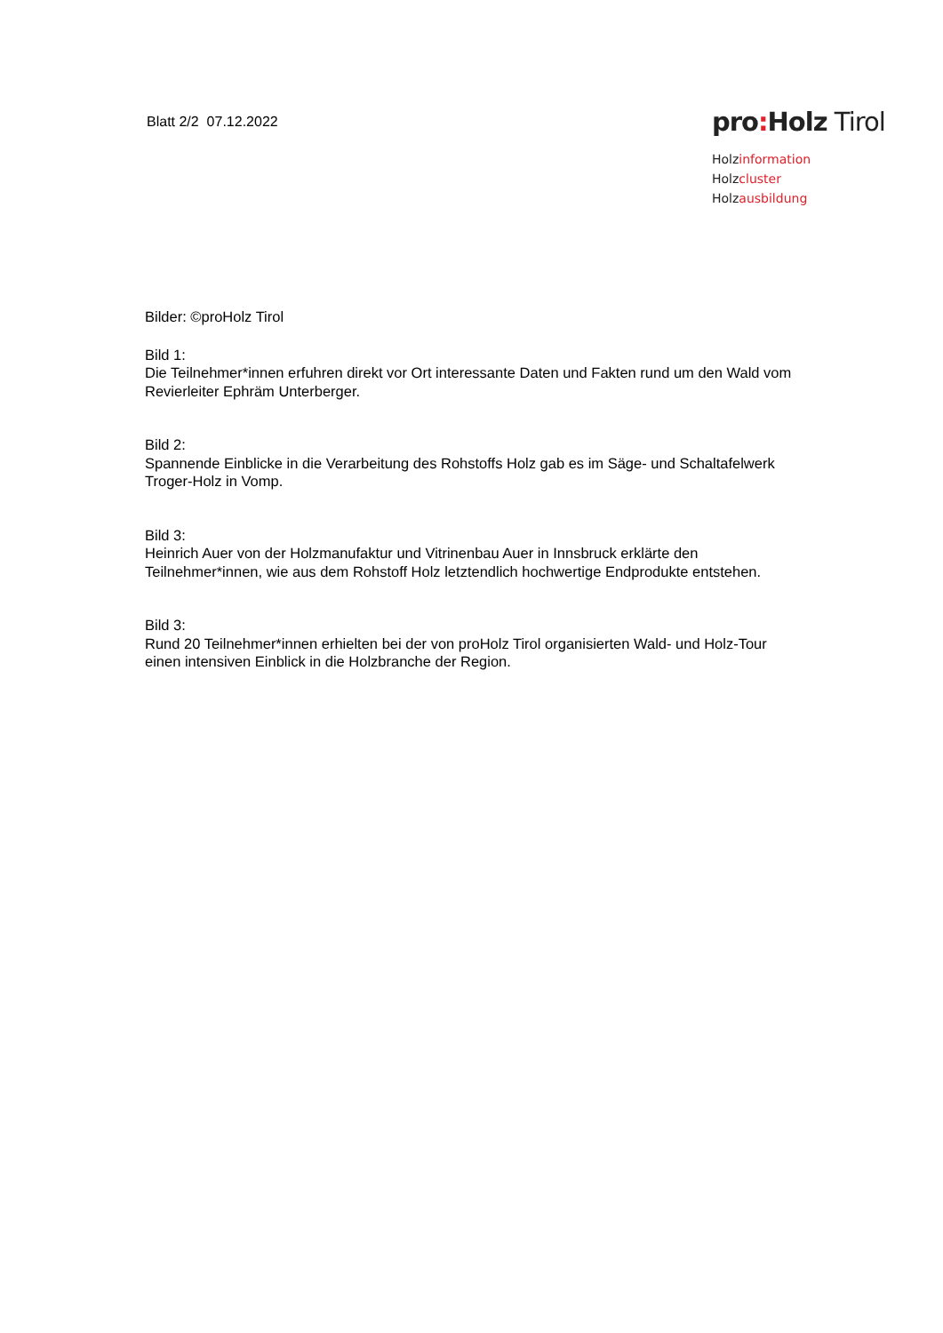Blatt 2/2 07.12.2022
pro: Holz Tirol
Holzinformation
Holzcluster
Holzausbildung
Bilder: ©proHolz Tirol
Bild 1:
Die Teilnehmer*innen erfuhren direkt vor Ort interessante Daten und Fakten rund um den Wald vom Revierleiter Ephräm Unterberger.
Bild 2:
Spannende Einblicke in die Verarbeitung des Rohstoffs Holz gab es im Säge- und Schaltafelwerk Troger-Holz in Vomp.
Bild 3:
Heinrich Auer von der Holzmanufaktur und Vitrinenbau Auer in Innsbruck erklärte den Teilnehmer*innen, wie aus dem Rohstoff Holz letztendlich hochwertige Endprodukte entstehen.
Bild 3:
Rund 20 Teilnehmer*innen erhielten bei der von proHolz Tirol organisierten Wald- und Holz-Tour einen intensiven Einblick in die Holzbranche der Region.